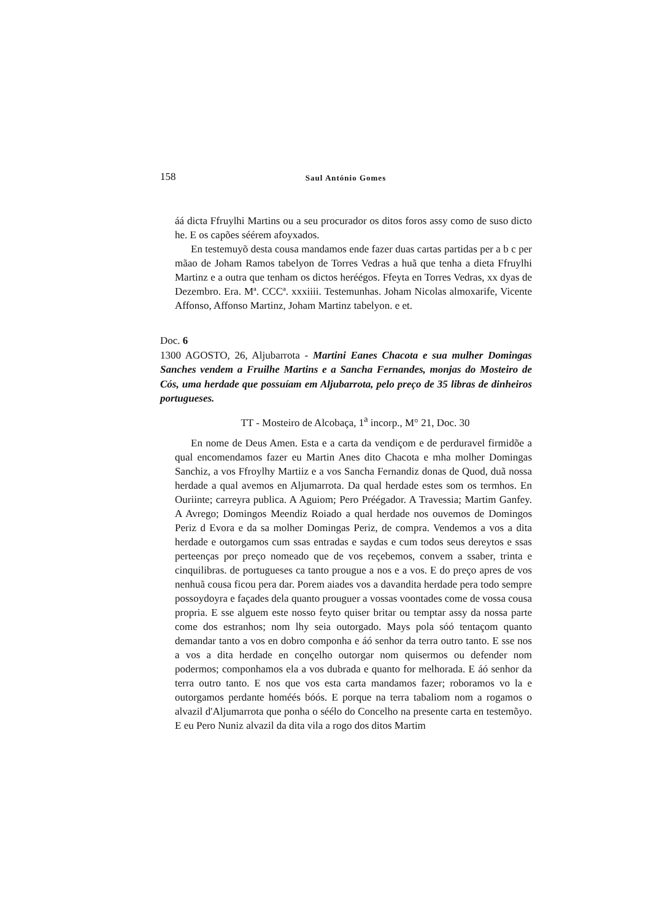158 Saul António Gomes
áá dicta Ffruylhi Martins ou a seu procurador os ditos foros assy como de suso dicto he. E os capões séérem afoyxados.
En testemuyõ desta cousa mandamos ende fazer duas cartas partidas per a b c per mãao de Joham Ramos tabelyon de Torres Vedras a huã que tenha a dieta Ffruylhi Martinz e a outra que tenham os dictos heréégos. Ffeyta en Torres Vedras, xx dyas de Dezembro. Era. Mª. CCCª. xxxiiii. Testemunhas. Joham Nicolas almoxarife, Vicente Affonso, Affonso Martinz, Joham Martinz tabelyon. e et.
Doc. 6
1300 AGOSTO, 26, Aljubarrota - Martini Eanes Chacota e sua mulher Domingas Sanches vendem a Fruilhe Martins e a Sancha Fernandes, monjas do Mosteiro de Cós, uma herdade que possuíam em Aljubarrota, pelo preço de 35 libras de dinheiros portugueses.
TT - Mosteiro de Alcobaça, 1<sup>a</sup> incorp., M° 21, Doc. 30
En nome de Deus Amen. Esta e a carta da vendiçom e de perduravel firmidõe a qual encomendamos fazer eu Martin Anes dito Chacota e mha molher Domingas Sanchiz, a vos Ffroylhy Martiiz e a vos Sancha Fernandiz donas de Quod, duã nossa herdade a qual avemos en Aljumarrota. Da qual herdade estes som os termhos. En Ouriinte; carreyra publica. A Aguiom; Pero Préégador. A Travessia; Martim Ganfey. A Avrego; Domingos Meendiz Roiado a qual herdade nos ouvemos de Domingos Periz d Evora e da sa molher Domingas Periz, de compra. Vendemos a vos a dita herdade e outorgamos cum ssas entradas e saydas e cum todos seus dereytos e ssas perteenças por preço nomeado que de vos reçebemos, convem a ssaber, trinta e cinquilibras. de portugueses ca tanto prougue a nos e a vos. E do preço apres de vos nenhuã cousa ficou pera dar. Porem aiades vos a davandita herdade pera todo sempre possoydoyra e façades dela quanto prouguer a vossas voontades come de vossa cousa propria. E sse alguem este nosso feyto quiser britar ou temptar assy da nossa parte come dos estranhos; nom lhy seia outorgado. Mays pola sóó tentaçom quanto demandar tanto a vos en dobro componha e áó senhor da terra outro tanto. E sse nos a vos a dita herdade en conçelho outorgar nom quisermos ou defender nom podermos; componhamos ela a vos dubrada e quanto for melhorada. E áó senhor da terra outro tanto. E nos que vos esta carta mandamos fazer; roboramos vo la e outorgamos perdante homéés bóós. E porque na terra tabaliom nom a rogamos o alvazil d'Aljumarrota que ponha o séélo do Concelho na presente carta en testemõyo. E eu Pero Nuniz alvazil da dita vila a rogo dos ditos Martim